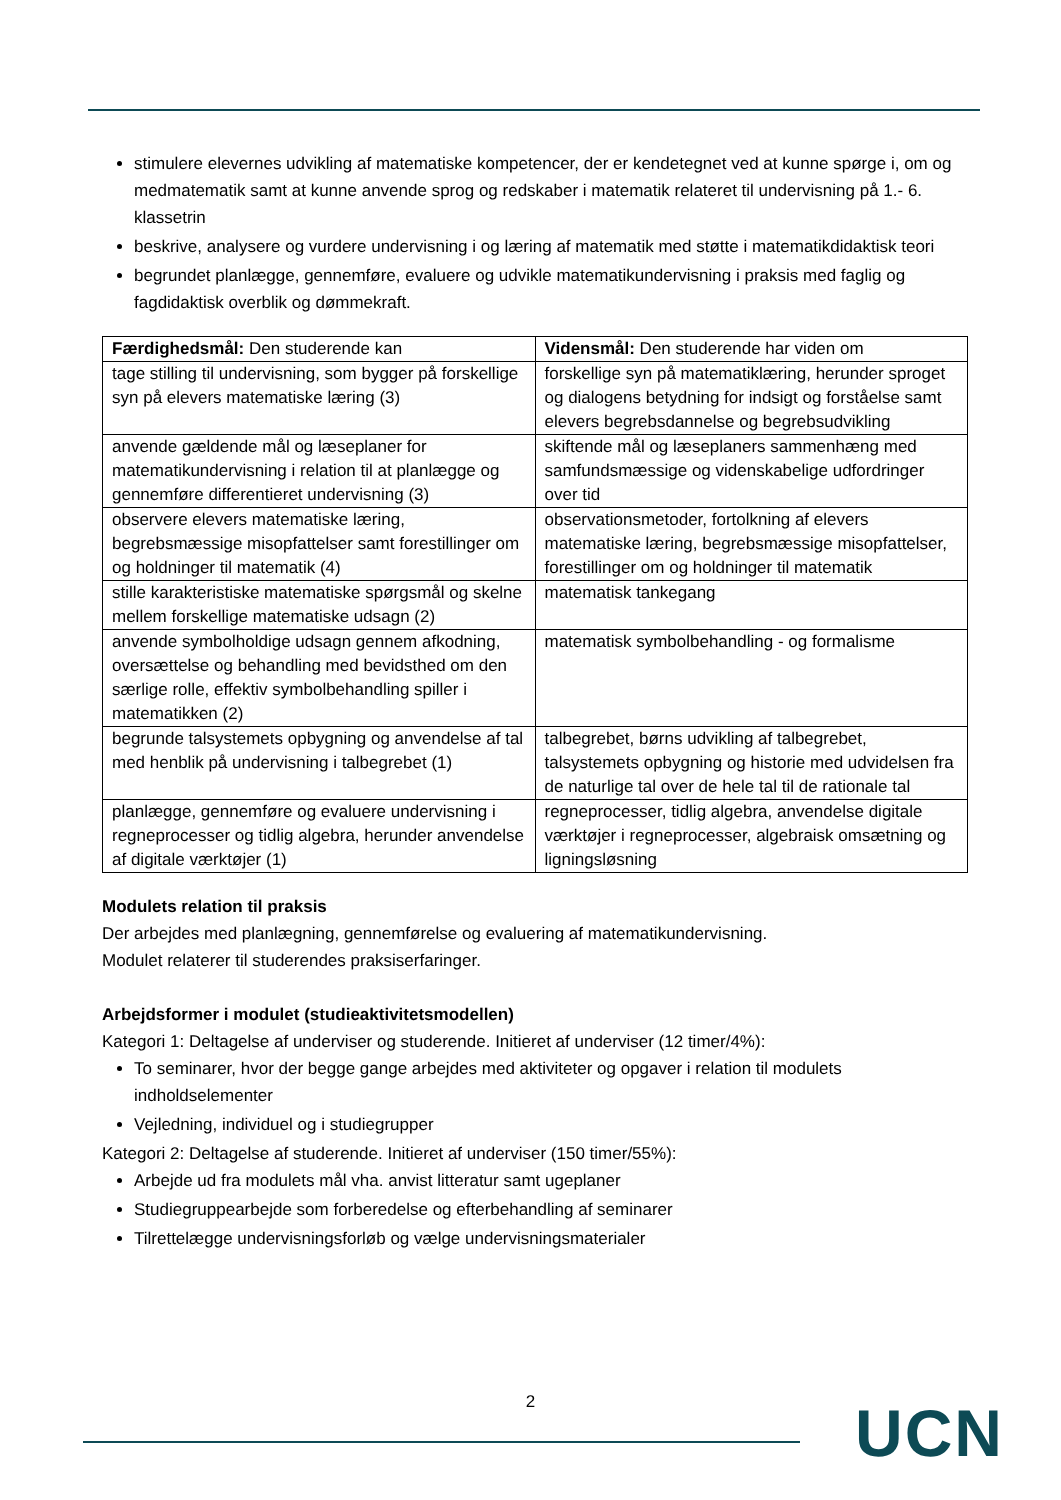stimulere elevernes udvikling af matematiske kompetencer, der er kendetegnet ved at kunne spørge i, om og medmatematik samt at kunne anvende sprog og redskaber i matematik relateret til undervisning på 1.- 6. klassetrin
beskrive, analysere og vurdere undervisning i og læring af matematik med støtte i matematikdidaktisk teori
begrundet planlægge, gennemføre, evaluere og udvikle matematikundervisning i praksis med faglig og fagdidaktisk overblik og dømmekraft.
| Færdighedsmål: Den studerende kan | Vidensmål: Den studerende har viden om |
| --- | --- |
| tage stilling til undervisning, som bygger på forskellige syn på elevers matematiske læring (3) | forskellige syn på matematiklæring, herunder sproget og dialogens betydning for indsigt og forståelse samt elevers begrebsdannelse og begrebsudvikling |
| anvende gældende mål og læseplaner for matematikundervisning i relation til at planlægge og gennemføre differentieret undervisning (3) | skiftende mål og læseplaners sammenhæng med samfundsmæssige og videnskabelige udfordringer over tid |
| observere elevers matematiske læring, begrebsmæssige misopfattelser samt forestillinger om og holdninger til matematik (4) | observationsmetoder, fortolkning af elevers matematiske læring, begrebsmæssige misopfattelser, forestillinger om og holdninger til matematik |
| stille karakteristiske matematiske spørgsmål og skelne mellem forskellige matematiske udsagn (2) | matematisk tankegang |
| anvende symbolholdige udsagn gennem afkodning, oversættelse og behandling med bevidsthed om den særlige rolle, effektiv symbolbehandling spiller i matematikken (2) | matematisk symbolbehandling - og formalisme |
| begrunde talsystemets opbygning og anvendelse af tal med henblik på undervisning i talbegrebet (1) | talbegrebet, børns udvikling af talbegrebet, talsystemets opbygning og historie med udvidelsen fra de naturlige tal over de hele tal til de rationale tal |
| planlægge, gennemføre og evaluere undervisning i regneprocesser og tidlig algebra, herunder anvendelse af digitale værktøjer (1) | regneprocesser, tidlig algebra, anvendelse digitale værktøjer i regneprocesser, algebraisk omsætning og ligningsløsning |
Modulets relation til praksis
Der arbejdes med planlægning, gennemførelse og evaluering af matematikundervisning.
Modulet relaterer til studerendes praksiserfaringer.
Arbejdsformer i modulet (studieaktivitetsmodellen)
Kategori 1: Deltagelse af underviser og studerende. Initieret af underviser (12 timer/4%):
To seminarer, hvor der begge gange arbejdes med aktiviteter og opgaver i relation til modulets indholdselementer
Vejledning, individuel og i studiegrupper
Kategori 2: Deltagelse af studerende. Initieret af underviser (150 timer/55%):
Arbejde ud fra modulets mål vha. anvist litteratur samt ugeplaner
Studiegruppearbejde som forberedelse og efterbehandling af seminarer
Tilrettelægge undervisningsforløb og vælge undervisningsmaterialer
2 UCN